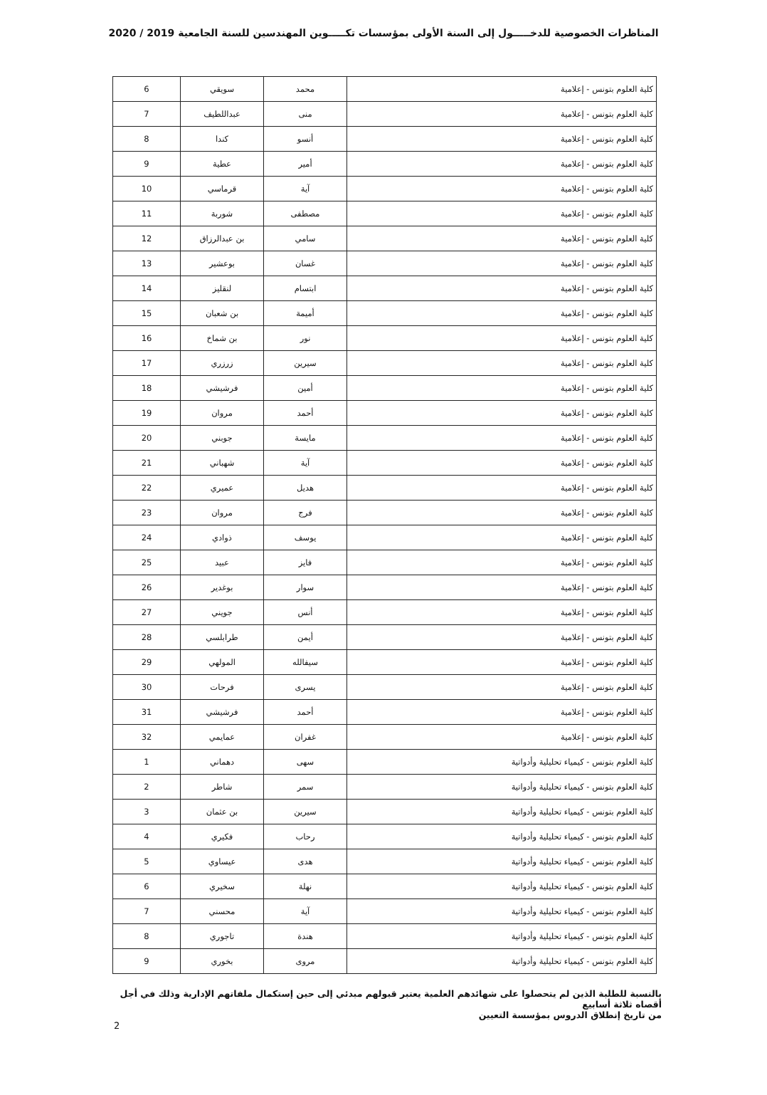المناظرات الخصوصية للدخـــــول إلى السنة الأولى بمؤسسات تكـــــوين المهندسين للسنة الجامعية 2019 / 2020
| كلية العلوم بتونس - إعلامية | محمد | سويقي | 6 |
| كلية العلوم بتونس - إعلامية | منى | عبداللطيف | 7 |
| كلية العلوم بتونس - إعلامية | أنسو | كندا | 8 |
| كلية العلوم بتونس - إعلامية | أمير | عطية | 9 |
| كلية العلوم بتونس - إعلامية | آية | قرماسي | 10 |
| كلية العلوم بتونس - إعلامية | مصطفى | شوربة | 11 |
| كلية العلوم بتونس - إعلامية | سامي | بن عبدالرزاق | 12 |
| كلية العلوم بتونس - إعلامية | غسان | بوعشير | 13 |
| كلية العلوم بتونس - إعلامية | ابتسام | لنقليز | 14 |
| كلية العلوم بتونس - إعلامية | أميمة | بن شعبان | 15 |
| كلية العلوم بتونس - إعلامية | نور | بن شماخ | 16 |
| كلية العلوم بتونس - إعلامية | سيرين | زرزري | 17 |
| كلية العلوم بتونس - إعلامية | أمين | فرشيشي | 18 |
| كلية العلوم بتونس - إعلامية | أحمد | مروان | 19 |
| كلية العلوم بتونس - إعلامية | مايسة | جوبني | 20 |
| كلية العلوم بتونس - إعلامية | آية | شهباني | 21 |
| كلية العلوم بتونس - إعلامية | هديل | عميري | 22 |
| كلية العلوم بتونس - إعلامية | فرج | مروان | 23 |
| كلية العلوم بتونس - إعلامية | يوسف | ذوادي | 24 |
| كلية العلوم بتونس - إعلامية | فايز | عبيد | 25 |
| كلية العلوم بتونس - إعلامية | سوار | بوغدير | 26 |
| كلية العلوم بتونس - إعلامية | أنس | جويني | 27 |
| كلية العلوم بتونس - إعلامية | أيمن | طرابلسي | 28 |
| كلية العلوم بتونس - إعلامية | سيفالله | المولهي | 29 |
| كلية العلوم بتونس - إعلامية | يسرى | فرحات | 30 |
| كلية العلوم بتونس - إعلامية | أحمد | فرشيشي | 31 |
| كلية العلوم بتونس - إعلامية | غفران | عمايمي | 32 |
| كلية العلوم بتونس - كيمياء تحليلية وأدواتية | سهى | دهماني | 1 |
| كلية العلوم بتونس - كيمياء تحليلية وأدواتية | سمر | شاطر | 2 |
| كلية العلوم بتونس - كيمياء تحليلية وأدواتية | سيرين | بن عثمان | 3 |
| كلية العلوم بتونس - كيمياء تحليلية وأدواتية | رحاب | فكيري | 4 |
| كلية العلوم بتونس - كيمياء تحليلية وأدواتية | هدى | عيساوي | 5 |
| كلية العلوم بتونس - كيمياء تحليلية وأدواتية | نهلة | سخيري | 6 |
| كلية العلوم بتونس - كيمياء تحليلية وأدواتية | آية | محسني | 7 |
| كلية العلوم بتونس - كيمياء تحليلية وأدواتية | هندة | تاجوري | 8 |
| كلية العلوم بتونس - كيمياء تحليلية وأدواتية | مروى | بخوري | 9 |
بالنسبة للطلبة الذين لم يتحصلوا على شهائدهم العلمية يعتبر قبولهم مبدئي إلى حين إستكمال ملفاتهم الإدارية وذلك في أجل أقصاه ثلاثة أسابيع
من تاريخ إنطلاق الدروس بمؤسسة التعيين
2